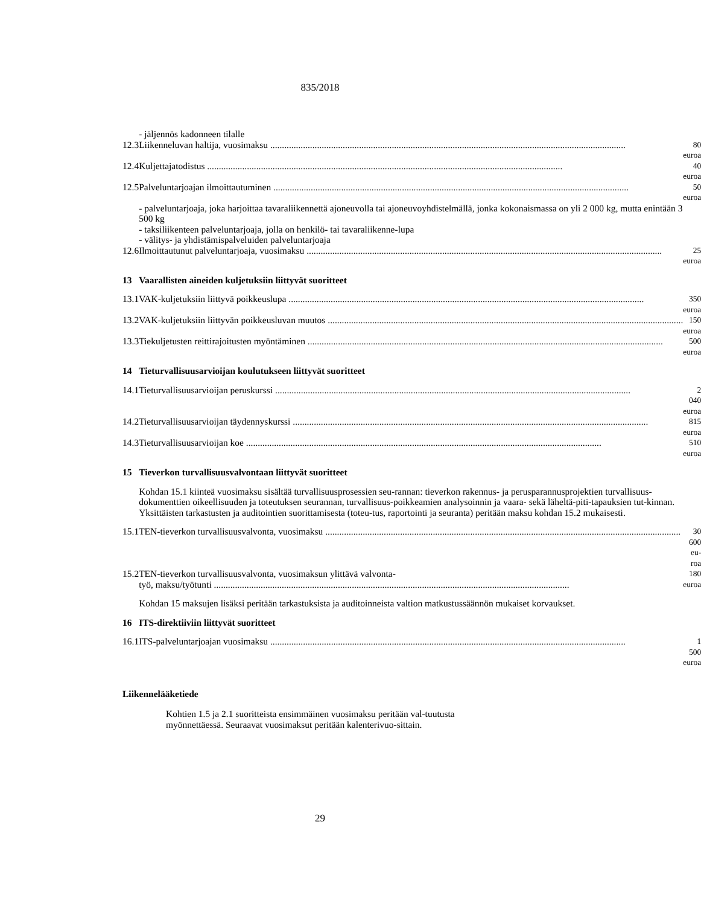835/2018
| | - jäljennös kadonneen tilalle | |
| 12.3 | Liikenneluvan haltija, vuosimaksu | 80 euroa |
| 12.4 | Kuljettajatodistus | 40 euroa |
| 12.5 | Palveluntarjoajan ilmoittautuminen | 50 euroa |
| | - palveluntarjoaja, joka harjoittaa tavaraliikennettä ajoneuvolla tai ajoneuvoyhdistelmällä, jonka kokonaismassa on yli 2 000 kg, mutta enintään 3 500 kg - taksiliikenteen palveluntarjoaja, jolla on henkilö- tai tavaraliikenne-lupa - välitys- ja yhdistämispalveluiden palveluntarjoaja | |
| 12.6 | Ilmoittautunut palveluntarjoaja, vuosimaksu | 25 euroa |
| 13 | Vaarallisten aineiden kuljetuksiin liittyvät suoritteet | |
| 13.1 | VAK-kuljetuksiin liittyvä poikkeuslupa | 350 euroa |
| 13.2 | VAK-kuljetuksiin liittyvän poikkeusluvan muutos | 150 euroa |
| 13.3 | Tiekuljetusten reittirajoitusten myöntäminen | 500 euroa |
| 14 | Tieturvallisuusarvioijan koulutukseen liittyvät suoritteet | |
| 14.1 | Tieturvallisuusarvioijan peruskurssi | 2 040 euroa |
| 14.2 | Tieturvallisuusarvioijan täydennyskurssi | 815 euroa |
| 14.3 | Tieturvallisuusarvioijan koe | 510 euroa |
| 15 | Tieverkon turvallisuusvalvontaan liittyvät suoritteet | |
| | Kohdan 15.1 kiinteä vuosimaksu sisältää turvallisuusprosessien seu-rannan: tieverkon rakennus- ja perusparannusprojektien turvallisuus-dokumenttien oikeellisuuden ja toteutuksen seurannan, turvallisuus-poikkeamien analysoinnin ja vaara- sekä läheltä-piti-tapauksien tut-kinnan. Yksittäisten tarkastusten ja auditointien suorittamisesta (toteu-tus, raportointi ja seuranta) peritään maksu kohdan 15.2 mukaisesti. | |
| 15.1 | TEN-tieverkon turvallisuusvalvonta, vuosimaksu | 30 600 eu- roa |
| 15.2 | TEN-tieverkon turvallisuusvalvonta, vuosimaksun ylittävä valvonta- työ, maksu/työtunti | 180 euroa |
| | Kohdan 15 maksujen lisäksi peritään tarkastuksista ja auditoinneista valtion matkustussäännön mukaiset korvaukset. | |
| 16 | ITS-direktiiviin liittyvät suoritteet | |
| 16.1 | ITS-palveluntarjoajan vuosimaksu | 1 500 euroa |
Liikennelääketiede
Kohtien 1.5 ja 2.1 suoritteista ensimmäinen vuosimaksu peritään val-tuutusta myönnettäessä. Seuraavat vuosimaksut peritään kalenterivuo-sittain.
29